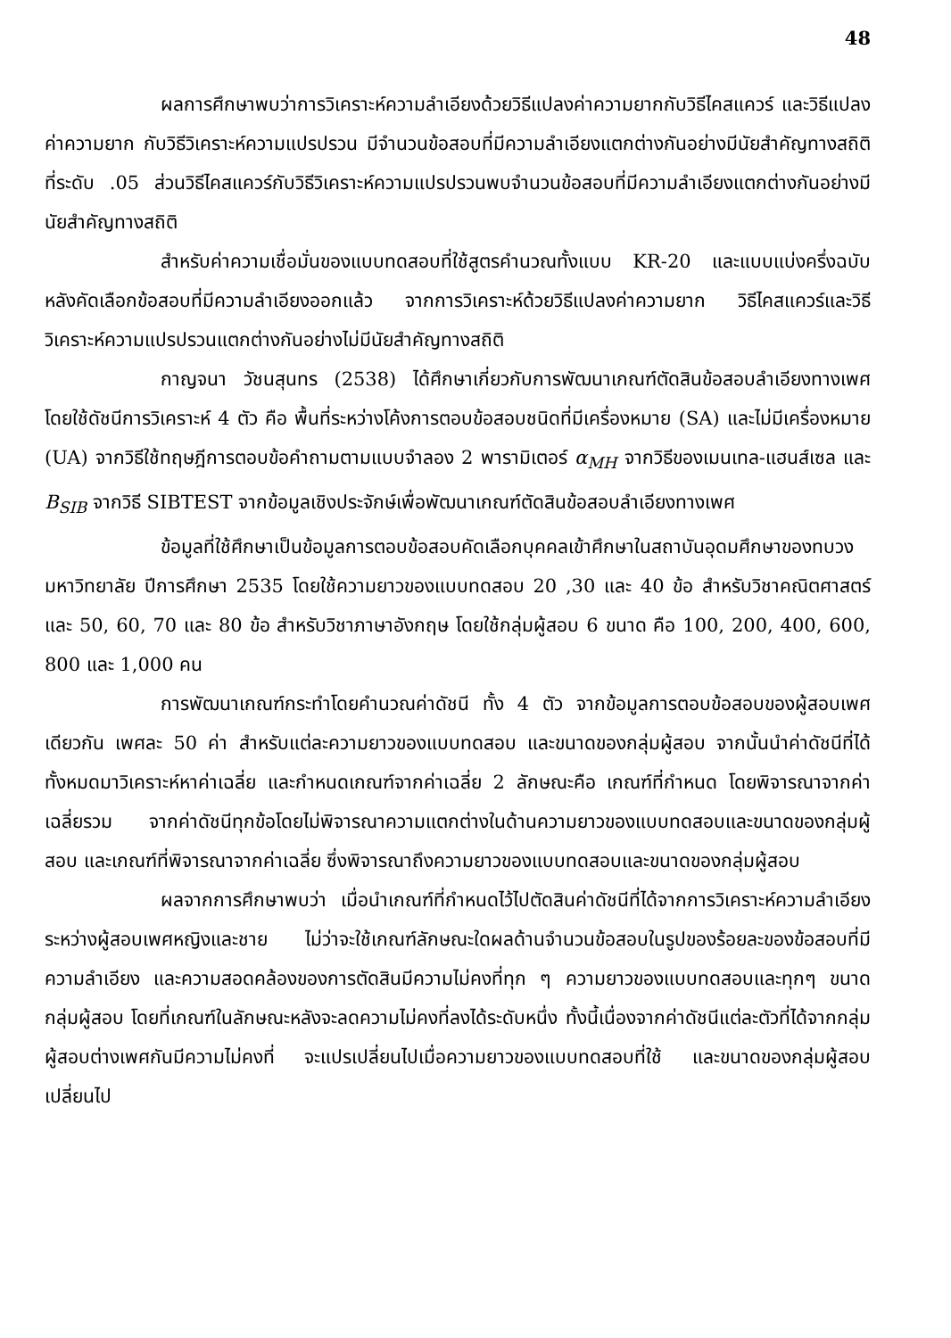48
ผลการศึกษาพบว่าการวิเคราะห์ความลำเอียงด้วยวิธีแปลงค่าความยากกับวิธีไคสแควร์ และวิธีแปลงค่าความยาก กับวิธีวิเคราะห์ความแปรปรวน มีจำนวนข้อสอบที่มีความลำเอียงแตกต่างกันอย่างมีนัยสำคัญทางสถิติที่ระดับ .05 ส่วนวิธีไคสแควร์กับวิธีวิเคราะห์ความแปรปรวนพบจำนวนข้อสอบที่มีความลำเอียงแตกต่างกันอย่างมีนัยสำคัญทางสถิติ
สำหรับค่าความเชื่อมั่นของแบบทดสอบที่ใช้สูตรคำนวณทั้งแบบ KR-20 และแบบแบ่งครึ่งฉบับหลังคัดเลือกข้อสอบที่มีความลำเอียงออกแล้ว จากการวิเคราะห์ด้วยวิธีแปลงค่าความยาก วิธีไคสแควร์และวิธีวิเคราะห์ความแปรปรวนแตกต่างกันอย่างไม่มีนัยสำคัญทางสถิติ
กาญจนา วัชนสุนทร (2538) ได้ศึกษาเกี่ยวกับการพัฒนาเกณฑ์ตัดสินข้อสอบลำเอียงทางเพศ โดยใช้ดัชนีการวิเคราะห์ 4 ตัว คือ พื้นที่ระหว่างโค้งการตอบข้อสอบชนิดที่มีเครื่องหมาย (SA) และไม่มีเครื่องหมาย (UA) จากวิธีใช้ทฤษฎีการตอบข้อคำถามตามแบบจำลอง 2 พารามิเตอร์ α<sub>MH</sub> จากวิธีของเมนเทล-แฮนส์เซล และ B<sub>SIB</sub> จากวิธี SIBTEST จากข้อมูลเชิงประจักษ์เพื่อพัฒนาเกณฑ์ตัดสินข้อสอบลำเอียงทางเพศ
ข้อมูลที่ใช้ศึกษาเป็นข้อมูลการตอบข้อสอบคัดเลือกบุคคลเข้าศึกษาในสถาบันอุดมศึกษาของทบวงมหาวิทยาลัย ปีการศึกษา 2535 โดยใช้ความยาวของแบบทดสอบ 20 ,30 และ 40 ข้อ สำหรับวิชาคณิตศาสตร์ และ 50, 60, 70 และ 80 ข้อ สำหรับวิชาภาษาอังกฤษ โดยใช้กลุ่มผู้สอบ 6 ขนาด คือ 100, 200, 400, 600, 800 และ 1,000 คน
การพัฒนาเกณฑ์กระทำโดยคำนวณค่าดัชนี ทั้ง 4 ตัว จากข้อมูลการตอบข้อสอบของผู้สอบเพศเดียวกัน เพศละ 50 ค่า สำหรับแต่ละความยาวของแบบทดสอบ และขนาดของกลุ่มผู้สอบ จากนั้นนำค่าดัชนีที่ได้ทั้งหมดมาวิเคราะห์หาค่าเฉลี่ย และกำหนดเกณฑ์จากค่าเฉลี่ย 2 ลักษณะคือ เกณฑ์ที่กำหนด โดยพิจารณาจากค่าเฉลี่ยรวม จากค่าดัชนีทุกข้อโดยไม่พิจารณาความแตกต่างในด้านความยาวของแบบทดสอบและขนาดของกลุ่มผู้สอบ และเกณฑ์ที่พิจารณาจากค่าเฉลี่ย ซึ่งพิจารณาถึงความยาวของแบบทดสอบและขนาดของกลุ่มผู้สอบ
ผลจากการศึกษาพบว่า เมื่อนำเกณฑ์ที่กำหนดไว้ไปตัดสินค่าดัชนีที่ได้จากการวิเคราะห์ความลำเอียงระหว่างผู้สอบเพศหญิงและชาย ไม่ว่าจะใช้เกณฑ์ลักษณะใดผลด้านจำนวนข้อสอบในรูปของร้อยละของข้อสอบที่มีความลำเอียง และความสอดคล้องของการตัดสินมีความไม่คงที่ทุก ๆ ความยาวของแบบทดสอบและทุกๆ ขนาดกลุ่มผู้สอบ โดยที่เกณฑ์ในลักษณะหลังจะลดความไม่คงที่ลงได้ระดับหนึ่ง ทั้งนี้เนื่องจากค่าดัชนีแต่ละตัวที่ได้จากกลุ่มผู้สอบต่างเพศกันมีความไม่คงที่ จะแปรเปลี่ยนไปเมื่อความยาวของแบบทดสอบที่ใช้ และขนาดของกลุ่มผู้สอบเปลี่ยนไป